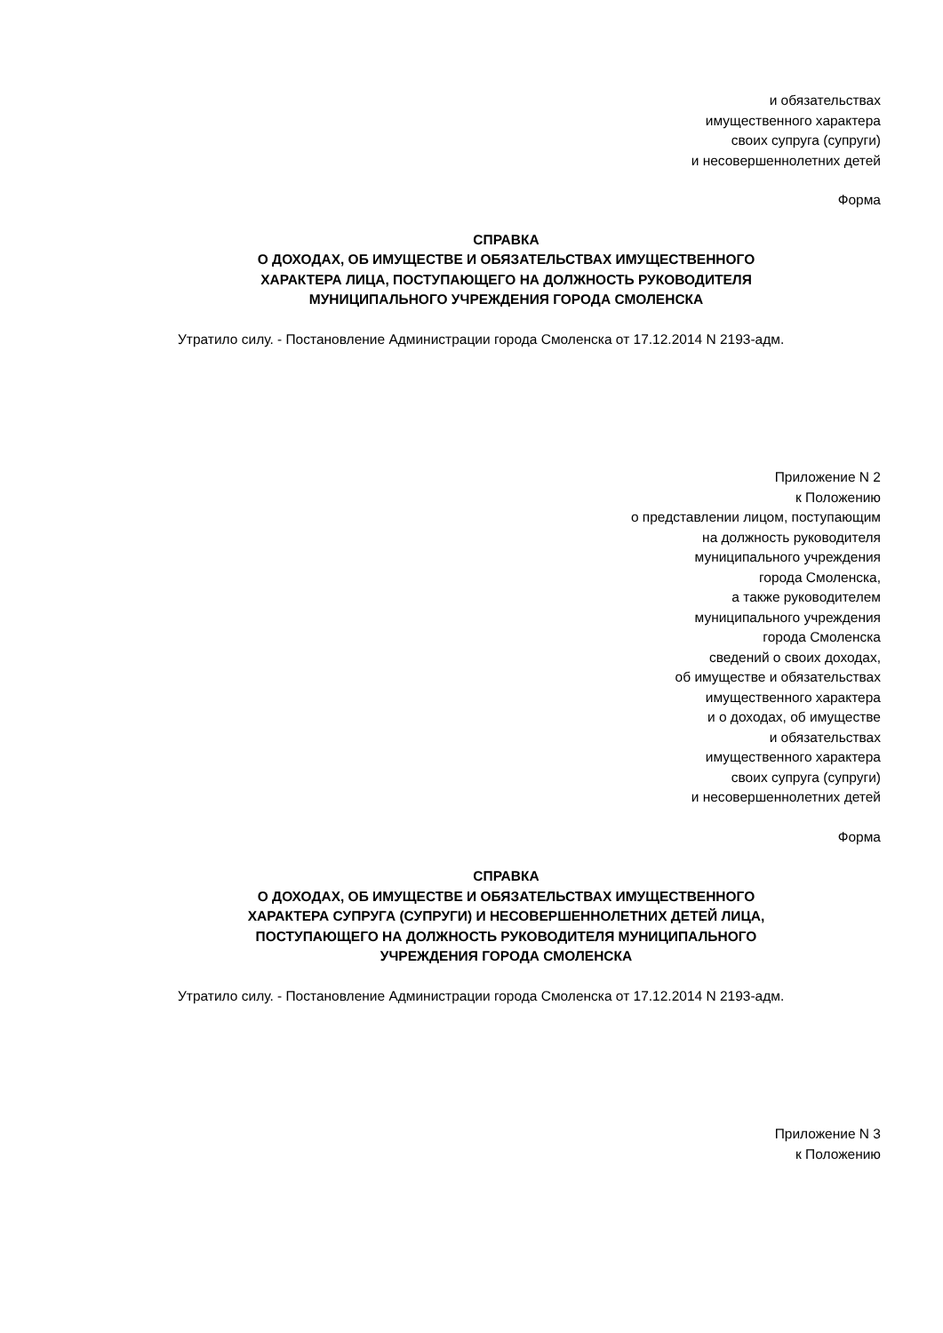и обязательствах
имущественного характера
своих супруга (супруги)
и несовершеннолетних детей
Форма
СПРАВКА
О ДОХОДАХ, ОБ ИМУЩЕСТВЕ И ОБЯЗАТЕЛЬСТВАХ ИМУЩЕСТВЕННОГО
ХАРАКТЕРА ЛИЦА, ПОСТУПАЮЩЕГО НА ДОЛЖНОСТЬ РУКОВОДИТЕЛЯ
МУНИЦИПАЛЬНОГО УЧРЕЖДЕНИЯ ГОРОДА СМОЛЕНСКА
Утратило силу. - Постановление Администрации города Смоленска от 17.12.2014 N 2193-адм.
Приложение N 2
к Положению
о представлении лицом, поступающим
на должность руководителя
муниципального учреждения
города Смоленска,
а также руководителем
муниципального учреждения
города Смоленска
сведений о своих доходах,
об имуществе и обязательствах
имущественного характера
и о доходах, об имуществе
и обязательствах
имущественного характера
своих супруга (супруги)
и несовершеннолетних детей
Форма
СПРАВКА
О ДОХОДАХ, ОБ ИМУЩЕСТВЕ И ОБЯЗАТЕЛЬСТВАХ ИМУЩЕСТВЕННОГО
ХАРАКТЕРА СУПРУГА (СУПРУГИ) И НЕСОВЕРШЕННОЛЕТНИХ ДЕТЕЙ ЛИЦА,
ПОСТУПАЮЩЕГО НА ДОЛЖНОСТЬ РУКОВОДИТЕЛЯ МУНИЦИПАЛЬНОГО
УЧРЕЖДЕНИЯ ГОРОДА СМОЛЕНСКА
Утратило силу. - Постановление Администрации города Смоленска от 17.12.2014 N 2193-адм.
Приложение N 3
к Положению